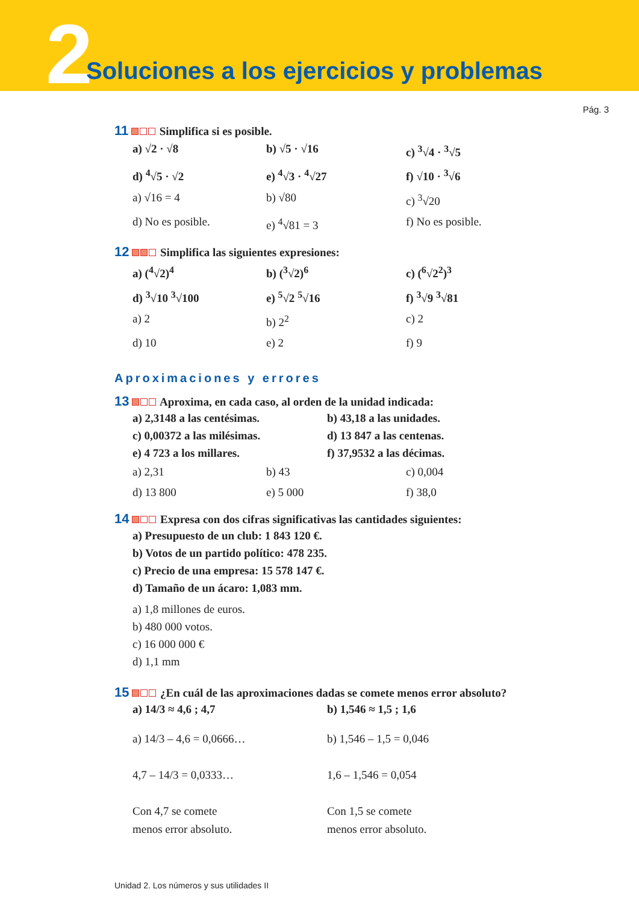2 Soluciones a los ejercicios y problemas
Pág. 3
11 Simplifica si es posible.
a) √2 · √8
b) √5 · √16
c) <sup>3</sup>√4 · <sup>3</sup>√5
d) <sup>4</sup>√5 · √2
e) <sup>4</sup>√3 · <sup>4</sup>√27
f) √10 · <sup>3</sup>√6
a) √16 = 4
b) √80
c) <sup>3</sup>√20
d) No es posible.
e) <sup>4</sup>√81 = 3
f) No es posible.
12 Simplifica las siguientes expresiones:
a) (<sup>4</sup>√2)<sup>4</sup>
b) (<sup>3</sup>√2)<sup>6</sup>
c) (<sup>6</sup>√2<sup>2</sup>)<sup>3</sup>
d) <sup>3</sup>√10 <sup>3</sup>√100
e) <sup>5</sup>√2 <sup>5</sup>√16
f) <sup>3</sup>√9 <sup>3</sup>√81
a) 2
b) 2<sup>2</sup>
c) 2
d) 10
e) 2
f) 9
Aproximaciones y errores
13 Aproxima, en cada caso, al orden de la unidad indicada:
a) 2,3148 a las centésimas.
b) 43,18 a las unidades.
c) 0,00372 a las milésimas.
d) 13 847 a las centenas.
e) 4 723 a los millares.
f) 37,9532 a las décimas.
a) 2,31
b) 43
c) 0,004
d) 13 800
e) 5 000
f) 38,0
14 Expresa con dos cifras significativas las cantidades siguientes:
a) Presupuesto de un club: 1 843 120 €.
b) Votos de un partido político: 478 235.
c) Precio de una empresa: 15 578 147 €.
d) Tamaño de un ácaro: 1,083 mm.
a) 1,8 millones de euros.
b) 480 000 votos.
c) 16 000 000 €
d) 1,1 mm
15 ¿En cuál de las aproximaciones dadas se comete menos error absoluto?
a) 14/3 ≈ 4,6 ; 4,7
b) 1,546 ≈ 1,5 ; 1,6
a) 14/3 – 4,6 = 0,0666…
4,7 – 14/3 = 0,0333…
Con 4,7 se comete
menos error absoluto.
b) 1,546 – 1,5 = 0,046
1,6 – 1,546 = 0,054
Con 1,5 se comete
menos error absoluto.
Unidad 2. Los números y sus utilidades II